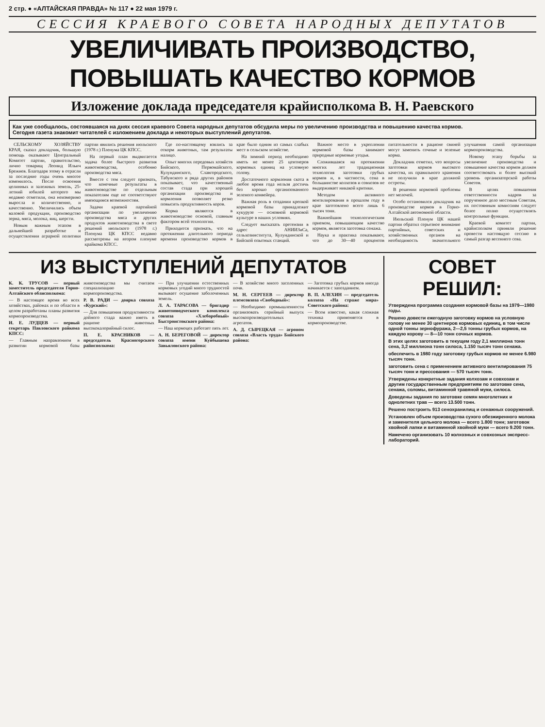2 стр. ● «АЛТАЙСКАЯ ПРАВДА» № 117 ● 22 мая 1979 г.
СЕССИЯ КРАЕВОГО СОВЕТА НАРОДНЫХ ДЕПУТАТОВ
УВЕЛИЧИВАТЬ ПРОИЗВОДСТВО, ПОВЫШАТЬ КАЧЕСТВО КОРМОВ
Изложение доклада председателя крайисполкома В. Н. Раевского
Как уже сообщалось, состоявшаяся на днях сессия краевого Совета народных депутатов обсудила меры по увеличению производства и повышению качества кормов.
Сегодня газета знакомит читателей с изложением доклада и некоторых выступлений депутатов.
СЕЛЬСКОМУ ХОЗЯЙСТВУ КРАЯ, сказал докладчик, большую помощь оказывают Центральный Комитет партии, правительство, лично товарищ Леонид Ильич Брежнев. Благодаря этому в отрасли за последние годы очень многое изменилось. После освоения целинных и залежных земель, 25-летний юбилей которого мы недавно отметили, она неизмеримо выросла и количественно, и качественно. Увеличились объем валовой продукции, производство зерна, мяса, молока, яиц, шерсти.
Новым важным этапом в дальнейшей разработке и осуществлении аграрной политики партии явились решения июльского (1978 г.) Пленума ЦК КПСС.
На первый план выдвигается задача более быстрого развития животноводства, особенно производства мяса.
Вместе с тем следует признать, что конечные результаты в животноводстве по отдельным показателям еще не соответствуют имеющимся возможностям.
Задачи краевой партийной организации по увеличению производства мяса и других продуктов животноводства в свете решений июльского (1978 г.) Пленума ЦК КПСС недавно рассмотрены на втором пленуме крайкома КПСС.
Где по-настоящему взялись за откорм животных, там результаты налицо.
Опыт многих передовых хозяйств Бийского, Первомайского, Кулундинского, Славгородского, Табунского и ряда других районов показывает, что качественный состав стада при хорошей организации производства и кормления позволяет резко повысить продуктивность коров.
Корма являются в животноводстве основой, главным фактором всей технологии.
Приходится признать, что на протяжении длительного периода времени производство кормов в крае было одним из самых слабых мест в сельском хозяйстве.
На зимний период необходимо иметь не менее 25 центнеров кормовых единиц на условную голову.
Достаточного кормления скота в любое время года нельзя достичь без хорошо организованного зеленого конвейера.
Важная роль в создании крепкой кормовой базы принадлежит кукурузе — основной кормовой культуре в наших условиях.
Следует высказать претензии в адрес АНИИЗиСа, сельхозинститута, Кулундинской и Бийской опытных станций.
Важное место в укреплении кормовой базы занимают природные кормовые угодья.
Сложившаяся на протяжении многих лет традиционная технология заготовки грубых кормов и, в частности, сена в большинстве колхозов и совхозов не выдерживает никакой критики.
Методом активного вентилирования в прошлом году в крае заготовлено всего лишь 6 тысяч тонн.
Важнейшим технологическим приемом, повышающим качество кормов, является заготовка сенажа.
Наука и практика показывают, что до 30—40 процентов питательности в рационе свиней могут заменить сочные и зеленые корма.
Докладчик отметил, что вопросы заготовки кормов высокого качества, их правильного хранения не получили в крае должной остроты.
В решении кормовой проблемы нет мелочей.
Особо остановился докладчик на производстве кормов в Горно-Алтайской автономной области.
Июльский Пленум ЦК нашей партии обратил серьезное внимание партийных, советских и хозяйственных органов на необходимость значительного улучшения самой организации кормопроизводства.
Новому этапу борьбы за увеличение производства и повышение качества кормов должен соответствовать и более высокий уровень организаторской работы Советов.
В целях повышения ответственности кадров за порученное дело местным Советам, их постоянным комиссиям следует более полно осуществлять контрольные функции.
Краевой комитет партии, крайисполком приняли решение провести настоящую сессию в самый разгар весеннего сева.
ИЗ ВЫСТУПЛЕНИЙ ДЕПУТАТОВ
К. К. ТРУСОВ — первый заместитель председателя Горно-Алтайского облисполкома:
— В настоящее время во всех хозяйствах, районах и по области в целом разработаны планы развития кормопроизводства.
И. Е. ЛУДЦЕВ — первый секретарь Павловского райкома КПСС:
— Главным направлением в развитии кормовой базы животноводства мы считаем специализацию кормопроизводства.
Р. В. РАДИ — доярка совхоза «Курский»:
— Для повышения продуктивности дойного стада важно иметь в рационе животных высококалорийный силос.
П. Е. КРАСНИКОВ — председатель Красногорского райисполкома:
— При улучшении естественных кормовых угодий много трудностей вызывает осушение заболоченных земель.
Л. А. ТАРАСОВА — бригадир животноводческого комплекса совхоза «Хлеборобный» Быстроистокского района:
— Наш кормоцех работает пять лет.
А. Н. БЕРЕГОВОЙ — директор совхоза имени Куйбышева Завьяловского района:
— В хозяйстве много засоленных почв.
М. Н. СЕРГЕЕВ — директор племсовхоза «Свободный»:
— Необходимо промышленности организовать серийный выпуск высокопроизводительных агрегатов.
А. Д. СЫРЕЦКАЯ — агроном совхоза «Власть труда» Бийского района:
— Заготовка грубых кормов иногда начинается с запозданием.
В. П. АЛЕХИН — председатель колхоза «На страже мира» Советского района:
— Всем известно, какая сложная техника применяется в кормопроизводстве.
СОВЕТ РЕШИЛ:
Утверждена программа создания кормовой базы на 1979—1980 годы.
Решено довести ежегодную заготовку кормов на условную голову не менее 30 центнеров кормовых единиц, в том числе одной тонны зернофуража, 2—2,5 тонны грубых кормов, на каждую корову — 8—10 тонн сочных кормов.
В этих целях заготовить в текущем году 2,1 миллиона тонн сена, 3,2 миллиона тонн силоса, 1.150 тысяч тонн сенажа.
обеспечить в 1980 году заготовку грубых кормов не менее 6.980 тысяч тонн.
заготовить сена с применением активного вентилирования 75 тысяч тонн и прессования — 570 тысяч тонн.
Утверждены конкретные задания колхозам и совхозам и другим государственным предприятиям по заготовке сена, сенажа, соломы, витаминной травяной муки, силоса.
Доведены задания по заготовке семян многолетних и однолетних трав — всего 13.500 тонн.
Решено построить 913 сенохранилищ и сенажных сооружений.
Установлен объем производства сухого обезжиренного молока и заменителя цельного молока — всего 1.800 тонн; заготовок хвойной лапки и витаминной хвойной муки — всего 9.200 тонн.
Намечено организовать 10 колхозных и совхозных экспресс-лабораторий.